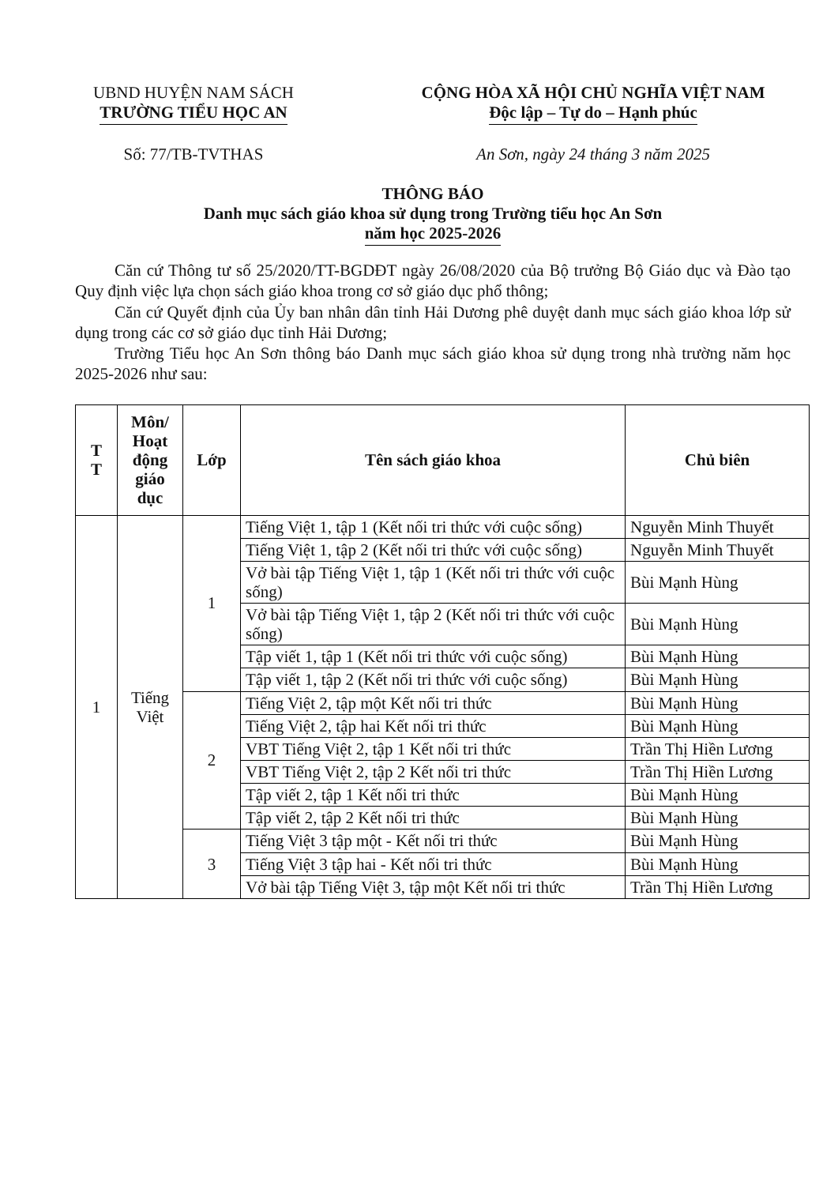UBND HUYỆN NAM SÁCH
TRƯỜNG TIỂU HỌC AN
Số: 77/TB-TVTHAS
CỘNG HÒA XÃ HỘI CHỦ NGHĨA VIỆT NAM
Độc lập – Tự do – Hạnh phúc
An Sơn, ngày 24 tháng 3 năm 2025
THÔNG BÁO
Danh mục sách giáo khoa sử dụng trong Trường tiểu học An Sơn
năm học 2025-2026
Căn cứ Thông tư số 25/2020/TT-BGDĐT ngày 26/08/2020 của Bộ trưởng Bộ Giáo dục và Đào tạo Quy định việc lựa chọn sách giáo khoa trong cơ sở giáo dục phổ thông;
Căn cứ Quyết định của Ủy ban nhân dân tỉnh Hải Dương phê duyệt danh mục sách giáo khoa lớp sử dụng trong các cơ sở giáo dục tỉnh Hải Dương;
Trường Tiểu học An Sơn thông báo Danh mục sách giáo khoa sử dụng trong nhà trường năm học 2025-2026 như sau:
| T T | Môn/ Hoạt động giáo dục | Lớp | Tên sách giáo khoa | Chủ biên |
| --- | --- | --- | --- | --- |
| 1 | Tiếng Việt | 1 | Tiếng Việt 1, tập 1 (Kết nối tri thức với cuộc sống) | Nguyễn Minh Thuyết |
| | | | Tiếng Việt 1, tập 2 (Kết nối tri thức với cuộc sống) | Nguyễn Minh Thuyết |
| | | | Vở bài tập Tiếng Việt 1, tập 1 (Kết nối tri thức với cuộc sống) | Bùi Mạnh Hùng |
| | | | Vở bài tập Tiếng Việt 1, tập 2 (Kết nối tri thức với cuộc sống) | Bùi Mạnh Hùng |
| | | | Tập viết 1, tập 1 (Kết nối tri thức với cuộc sống) | Bùi Mạnh Hùng |
| | | | Tập viết 1, tập 2 (Kết nối tri thức với cuộc sống) | Bùi Mạnh Hùng |
| | | 2 | Tiếng Việt 2, tập một Kết nối tri thức | Bùi Mạnh Hùng |
| | | | Tiếng Việt 2, tập hai Kết nối tri thức | Bùi Mạnh Hùng |
| | | | VBT Tiếng Việt 2, tập 1 Kết nối tri thức | Trần Thị Hiền Lương |
| | | | VBT Tiếng Việt 2, tập 2 Kết nối tri thức | Trần Thị Hiền Lương |
| | | | Tập viết 2, tập 1 Kết nối tri thức | Bùi Mạnh Hùng |
| | | | Tập viết 2, tập 2 Kết nối tri thức | Bùi Mạnh Hùng |
| | | 3 | Tiếng Việt 3 tập một - Kết nối tri thức | Bùi Mạnh Hùng |
| | | | Tiếng Việt 3 tập hai - Kết nối tri thức | Bùi Mạnh Hùng |
| | | | Vở bài tập Tiếng Việt 3, tập một Kết nối tri thức | Trần Thị Hiền Lương |